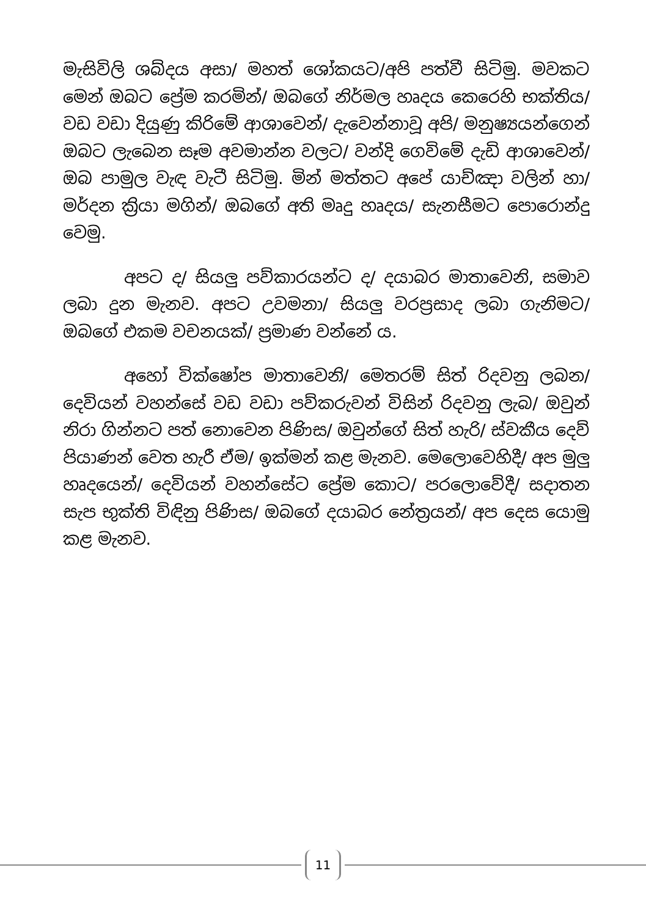මැසිවිලි ශබ්දය අසා/ මහත් ශෝකයට/අපි පත්වී සිටිමු. මවකට මෙන් ඔබට ප්‍රේම කරමින්/ ඔබගේ නිර්මල හෘදය කෙරෙහි භක්තිය/ වඩ වඩා දියුණු කිරිමේ ආශාවෙන්/ දැවෙන්නාවූ අපි/ මනුෂ්‍යයන්ගෙන් ඔබට ලැබෙන සෑම අවමාන්න වලට/ වන්දි ගෙවිමේ දැඩි ආශාවෙන්/ ඔබ පාමුල වැඳ වැටී සිටිමු. මින් මත්තට අපේ යාච්ඤා වලින් හා/ මර්දන ක්‍රියා මගින්/ ඔබගේ අති මෘදු හෘදය/ සැනසීමට පොරොන්දු වෙමු.
අපට ද/ සියලු පව්කාරයන්ට ද/ දයාබර මාතාවෙනි, සමාව ලබා දුන මැනව. අපට උවමනා/ සියලු වරප්‍රසාද ලබා ගැනිමට/ ඔබගේ එකම වචනයක්/ ප්‍රමාණ වන්නේ ය.
අහෝ වික්ෂෝප මාතාවෙනි/ මෙතරම් සිත් රිදවනු ලබන/ දෙවියන් වහන්සේ වඩ වඩා පව්කරුවන් විසින් රිදවනු ලැබ/ ඔවුන් නිරා ගින්නට පත් නොවෙන පිණිස/ ඔවුන්ගේ සිත් හැරි/ ස්වකීය දෙව් පියාණන් වෙත හැරී ඒම/ ඉක්මන් කළ මැනව. මෙලොවෙහිදී/ අප මුලු හෘදයෙන්/ දෙවියන් වහන්සේට ප්‍රේම කොට/ පරලොවේදී/ සදාතන සැප භුක්ති විඳිනු පිණිස/ ඔබගේ දයාබර නේත්‍රයන්/ අප දෙස යොමු කළ මැනව.
11